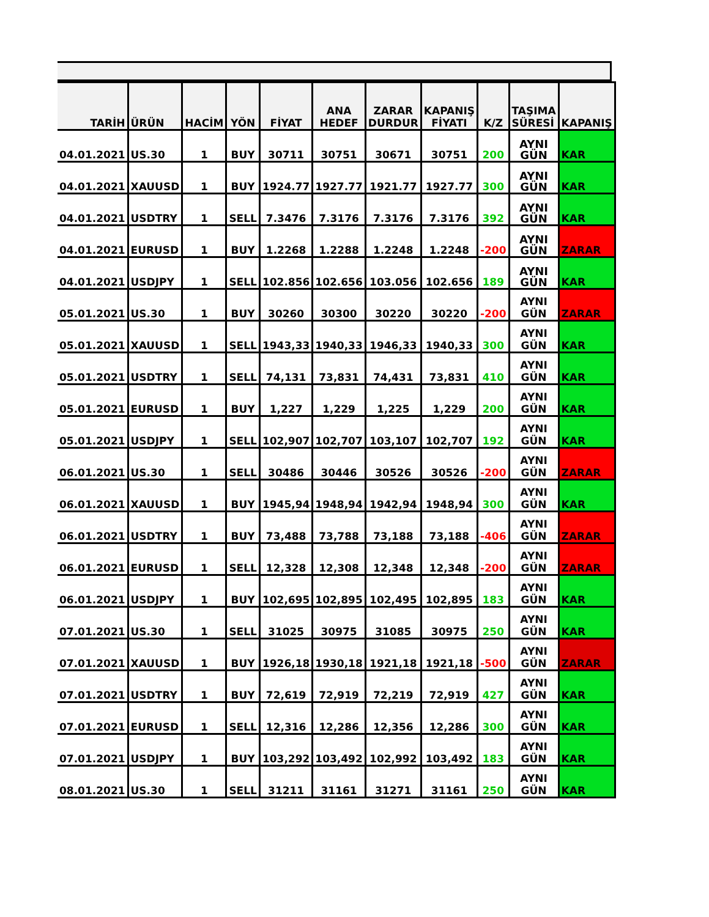| TARİH | ÜRÜN | HACİM | YÖN | FİYAT | ANA HEDEF | ZARAR DURDUR | KAPANIŞ FİYATI | K/Z | TAŞIMA SÜRESİ | KAPANIŞ |
| --- | --- | --- | --- | --- | --- | --- | --- | --- | --- | --- |
| 04.01.2021 | US.30 | 1 | BUY | 30711 | 30751 | 30671 | 30751 | 200 | AYNI GÜN | KAR |
| 04.01.2021 | XAUUSD | 1 | BUY | 1924.77 | 1927.77 | 1921.77 | 1927.77 | 300 | AYNI GÜN | KAR |
| 04.01.2021 | USDTRY | 1 | SELL | 7.3476 | 7.3176 | 7.3176 | 7.3176 | 392 | AYNI GÜN | KAR |
| 04.01.2021 | EURUSD | 1 | BUY | 1.2268 | 1.2288 | 1.2248 | 1.2248 | -200 | AYNI GÜN | ZARAR |
| 04.01.2021 | USDJPY | 1 | SELL | 102.856 | 102.656 | 103.056 | 102.656 | 189 | AYNI GÜN | KAR |
| 05.01.2021 | US.30 | 1 | BUY | 30260 | 30300 | 30220 | 30220 | -200 | AYNI GÜN | ZARAR |
| 05.01.2021 | XAUUSD | 1 | SELL | 1943,33 | 1940,33 | 1946,33 | 1940,33 | 300 | AYNI GÜN | KAR |
| 05.01.2021 | USDTRY | 1 | SELL | 74,131 | 73,831 | 74,431 | 73,831 | 410 | AYNI GÜN | KAR |
| 05.01.2021 | EURUSD | 1 | BUY | 1,227 | 1,229 | 1,225 | 1,229 | 200 | AYNI GÜN | KAR |
| 05.01.2021 | USDJPY | 1 | SELL | 102,907 | 102,707 | 103,107 | 102,707 | 192 | AYNI GÜN | KAR |
| 06.01.2021 | US.30 | 1 | SELL | 30486 | 30446 | 30526 | 30526 | -200 | AYNI GÜN | ZARAR |
| 06.01.2021 | XAUUSD | 1 | BUY | 1945,94 | 1948,94 | 1942,94 | 1948,94 | 300 | AYNI GÜN | KAR |
| 06.01.2021 | USDTRY | 1 | BUY | 73,488 | 73,788 | 73,188 | 73,188 | -406 | AYNI GÜN | ZARAR |
| 06.01.2021 | EURUSD | 1 | SELL | 12,328 | 12,308 | 12,348 | 12,348 | -200 | AYNI GÜN | ZARAR |
| 06.01.2021 | USDJPY | 1 | BUY | 102,695 | 102,895 | 102,495 | 102,895 | 183 | AYNI GÜN | KAR |
| 07.01.2021 | US.30 | 1 | SELL | 31025 | 30975 | 31085 | 30975 | 250 | AYNI GÜN | KAR |
| 07.01.2021 | XAUUSD | 1 | BUY | 1926,18 | 1930,18 | 1921,18 | 1921,18 | -500 | AYNI GÜN | ZARAR |
| 07.01.2021 | USDTRY | 1 | BUY | 72,619 | 72,919 | 72,219 | 72,919 | 427 | AYNI GÜN | KAR |
| 07.01.2021 | EURUSD | 1 | SELL | 12,316 | 12,286 | 12,356 | 12,286 | 300 | AYNI GÜN | KAR |
| 07.01.2021 | USDJPY | 1 | BUY | 103,292 | 103,492 | 102,992 | 103,492 | 183 | AYNI GÜN | KAR |
| 08.01.2021 | US.30 | 1 | SELL | 31211 | 31161 | 31271 | 31161 | 250 | AYNI GÜN | KAR |